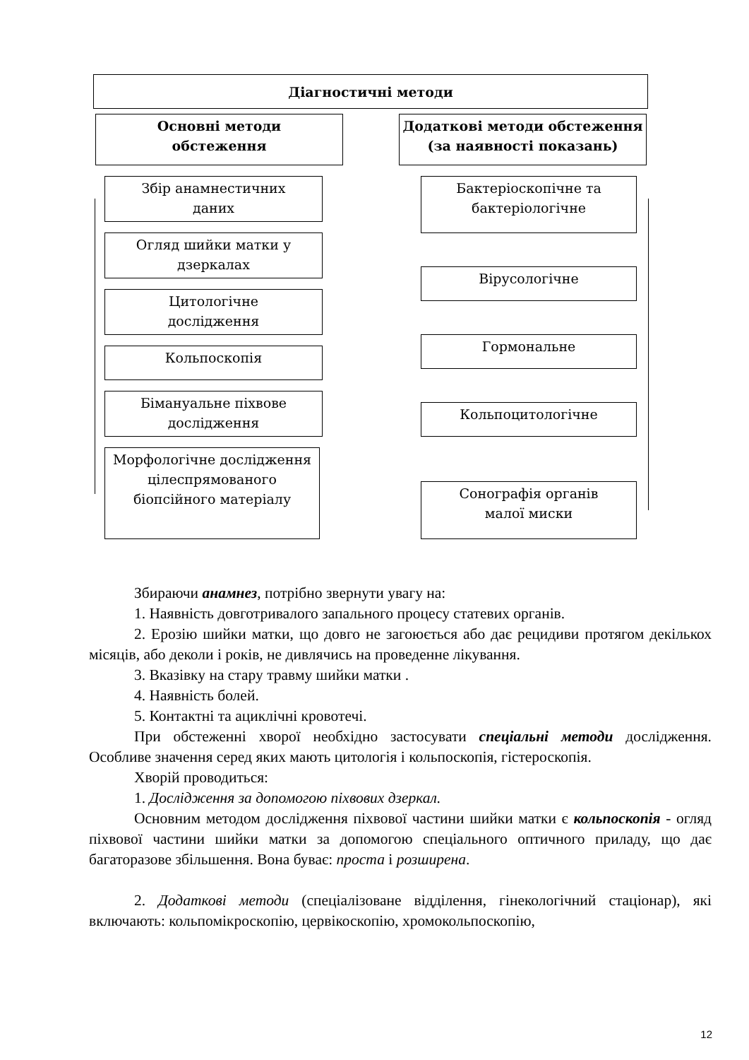Діагностичні методи
Основні методи
обстеження
Додаткові методи обстеження
(за наявності показань)
Збір анамнестичних
даних
Огляд шийки матки у
дзеркалах
Цитологічне
дослідження
Кольпоскопія
Бімануальне піхвове
дослідження
Морфологічне дослідження
цілеспрямованого
біопсійного матеріалу
Бактеріоскопічне та
бактеріологічне
Вірусологічне
Гормональне
Кольпоцитологічне
Сонографія органів
малої миски
Збираючи анамнез, потрібно звернути увагу на:
1. Наявність довготривалого запального процесу статевих органів.
2. Ерозію шийки матки, що довго не загоюється або дає рецидиви протягом декількох місяців, або деколи і років, не дивлячись на проведенне лікування.
3. Вказівку на стару травму шийки матки .
4. Наявність болей.
5. Контактні та ациклічні кровотечі.
При обстеженні хворої необхідно застосувати спеціальні методи дослідження. Особливе значення серед яких мають цитологія і кольпоскопія, гістероскопія.
Хворій проводиться:
1. Дослідження за допомогою піхвових дзеркал.
Основним методом дослідження піхвової частини шийки матки є кольпоскопія - огляд піхвової частини шийки матки за допомогою спеціального оптичного приладу, що дає багаторазове збільшення. Вона буває: проста і розширена.
2. Додаткові методи (спеціалізоване відділення, гінекологічний стаціонар), які включають: кольпомікроскопію, цервікоскопію, хромокольпоскопію,
12